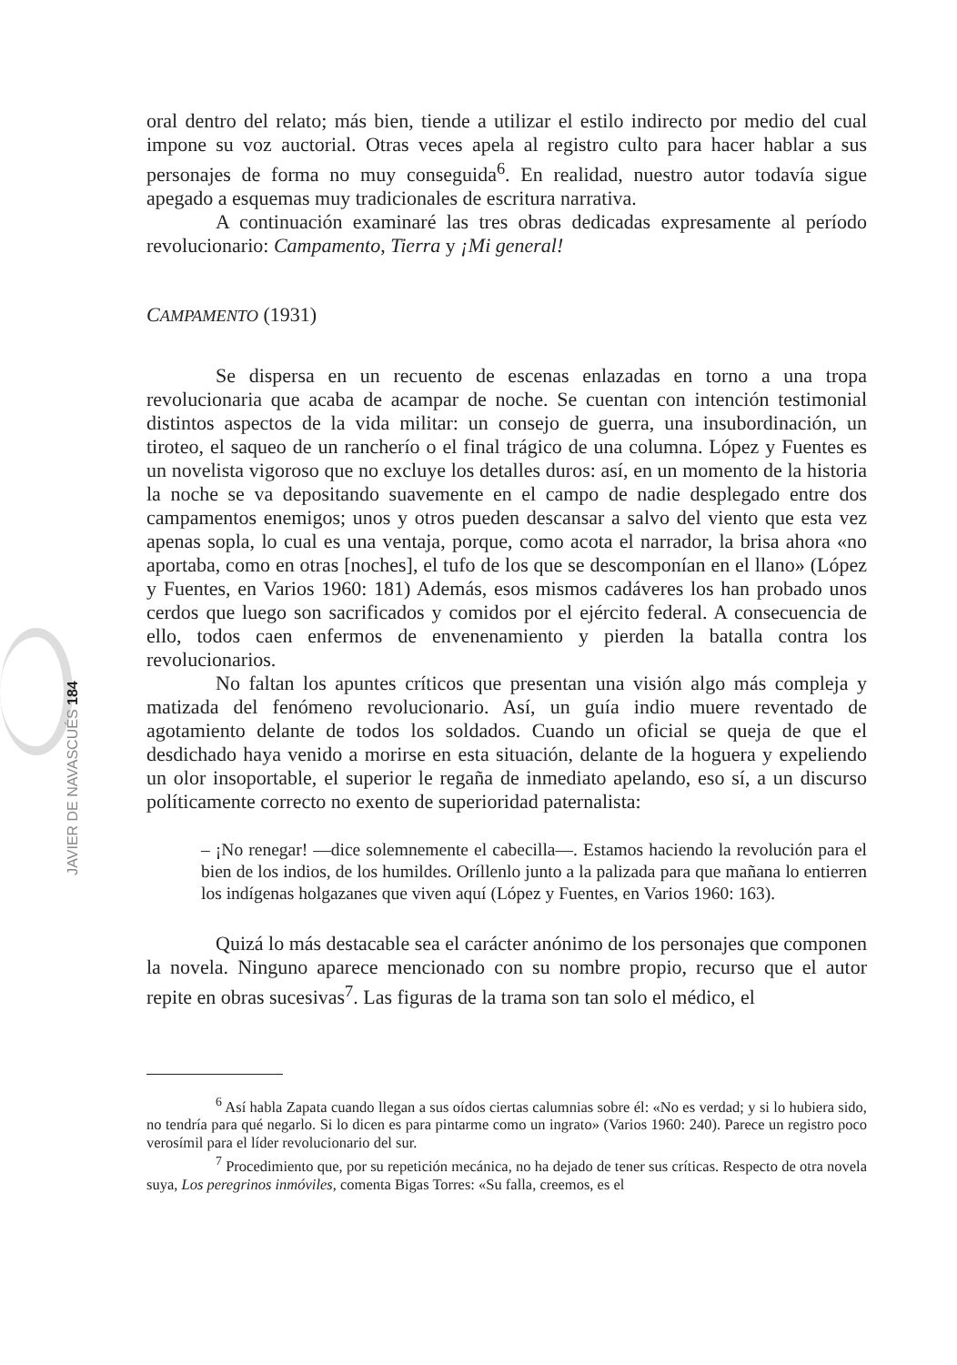JAVIER DE NAVASCUÉS 184
oral dentro del relato; más bien, tiende a utilizar el estilo indirecto por medio del cual impone su voz auctorial. Otras veces apela al registro culto para hacer hablar a sus personajes de forma no muy conseguida<sup>6</sup>. En realidad, nuestro autor todavía sigue apegado a esquemas muy tradicionales de escritura narrativa.
A continuación examinaré las tres obras dedicadas expresamente al período revolucionario: Campamento, Tierra y ¡Mi general!
CAMPAMENTO (1931)
Se dispersa en un recuento de escenas enlazadas en torno a una tropa revolucionaria que acaba de acampar de noche. Se cuentan con intención testimonial distintos aspectos de la vida militar: un consejo de guerra, una insubordinación, un tiroteo, el saqueo de un rancherío o el final trágico de una columna. López y Fuentes es un novelista vigoroso que no excluye los detalles duros: así, en un momento de la historia la noche se va depositando suavemente en el campo de nadie desplegado entre dos campamentos enemigos; unos y otros pueden descansar a salvo del viento que esta vez apenas sopla, lo cual es una ventaja, porque, como acota el narrador, la brisa ahora «no aportaba, como en otras [noches], el tufo de los que se descomponían en el llano» (López y Fuentes, en Varios 1960: 181) Además, esos mismos cadáveres los han probado unos cerdos que luego son sacrificados y comidos por el ejército federal. A consecuencia de ello, todos caen enfermos de envenenamiento y pierden la batalla contra los revolucionarios.
No faltan los apuntes críticos que presentan una visión algo más compleja y matizada del fenómeno revolucionario. Así, un guía indio muere reventado de agotamiento delante de todos los soldados. Cuando un oficial se queja de que el desdichado haya venido a morirse en esta situación, delante de la hoguera y expeliendo un olor insoportable, el superior le regaña de inmediato apelando, eso sí, a un discurso políticamente correcto no exento de superioridad paternalista:
– ¡No renegar! —dice solemnemente el cabecilla—. Estamos haciendo la revolución para el bien de los indios, de los humildes. Oríllenlo junto a la palizada para que mañana lo entierren los indígenas holgazanes que viven aquí (López y Fuentes, en Varios 1960: 163).
Quizá lo más destacable sea el carácter anónimo de los personajes que componen la novela. Ninguno aparece mencionado con su nombre propio, recurso que el autor repite en obras sucesivas<sup>7</sup>. Las figuras de la trama son tan solo el médico, el
<sup>6</sup> Así habla Zapata cuando llegan a sus oídos ciertas calumnias sobre él: «No es verdad; y si lo hubiera sido, no tendría para qué negarlo. Si lo dicen es para pintarme como un ingrato» (Varios 1960: 240). Parece un registro poco verosímil para el líder revolucionario del sur.
<sup>7</sup> Procedimiento que, por su repetición mecánica, no ha dejado de tener sus críticas. Respecto de otra novela suya, Los peregrinos inmóviles, comenta Bigas Torres: «Su falla, creemos, es el